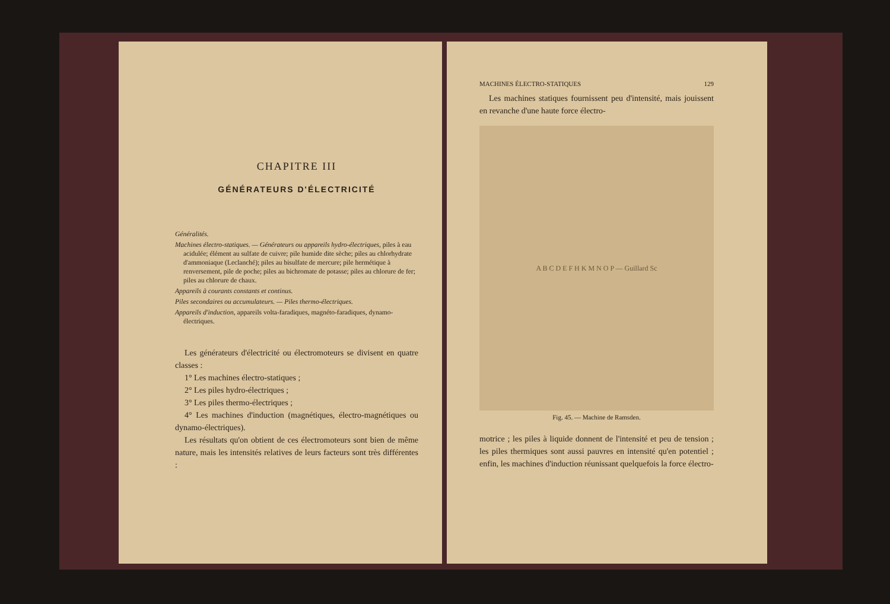CHAPITRE III
GÉNÉRATEURS D'ÉLECTRICITÉ
Généralités.
Machines électro-statiques. — Générateurs ou appareils hydro-électriques, piles à eau acidulée; élément au sulfate de cuivre; pile humide dite sèche; piles au chlorhydrate d'ammoniaque (Leclanché); piles au bisulfate de mercure; pile hermétique à renversement, pile de poche; piles au bichromate de potasse; piles au chlorure de fer; piles au chlorure de chaux.
Appareils à courants constants et continus.
Piles secondaires ou accumulateurs. — Piles thermo-électriques.
Appareils d'induction, appareils volta-faradiques, magnéto-faradiques, dynamo-électriques.
Les générateurs d'électricité ou électromoteurs se divisent en quatre classes :
1° Les machines électro-statiques ;
2° Les piles hydro-électriques ;
3° Les piles thermo-électriques ;
4° Les machines d'induction (magnétiques, électro-magnétiques ou dynamo-électriques).
Les résultats qu'on obtient de ces électromoteurs sont bien de même nature, mais les intensités relatives de leurs facteurs sont très différentes :
MACHINES ÉLECTRO-STATIQUES 129
Les machines statiques fournissent peu d'intensité, mais jouissent en revanche d'une haute force électro-
A B C D E F H K M N O P — Guillard Sc
Fig. 45. — Machine de Ramsden.
motrice ; les piles à liquide donnent de l'intensité et peu de tension ; les piles thermiques sont aussi pauvres en intensité qu'en potentiel ; enfin, les machines d'induction réunissant quelquefois la force électro-